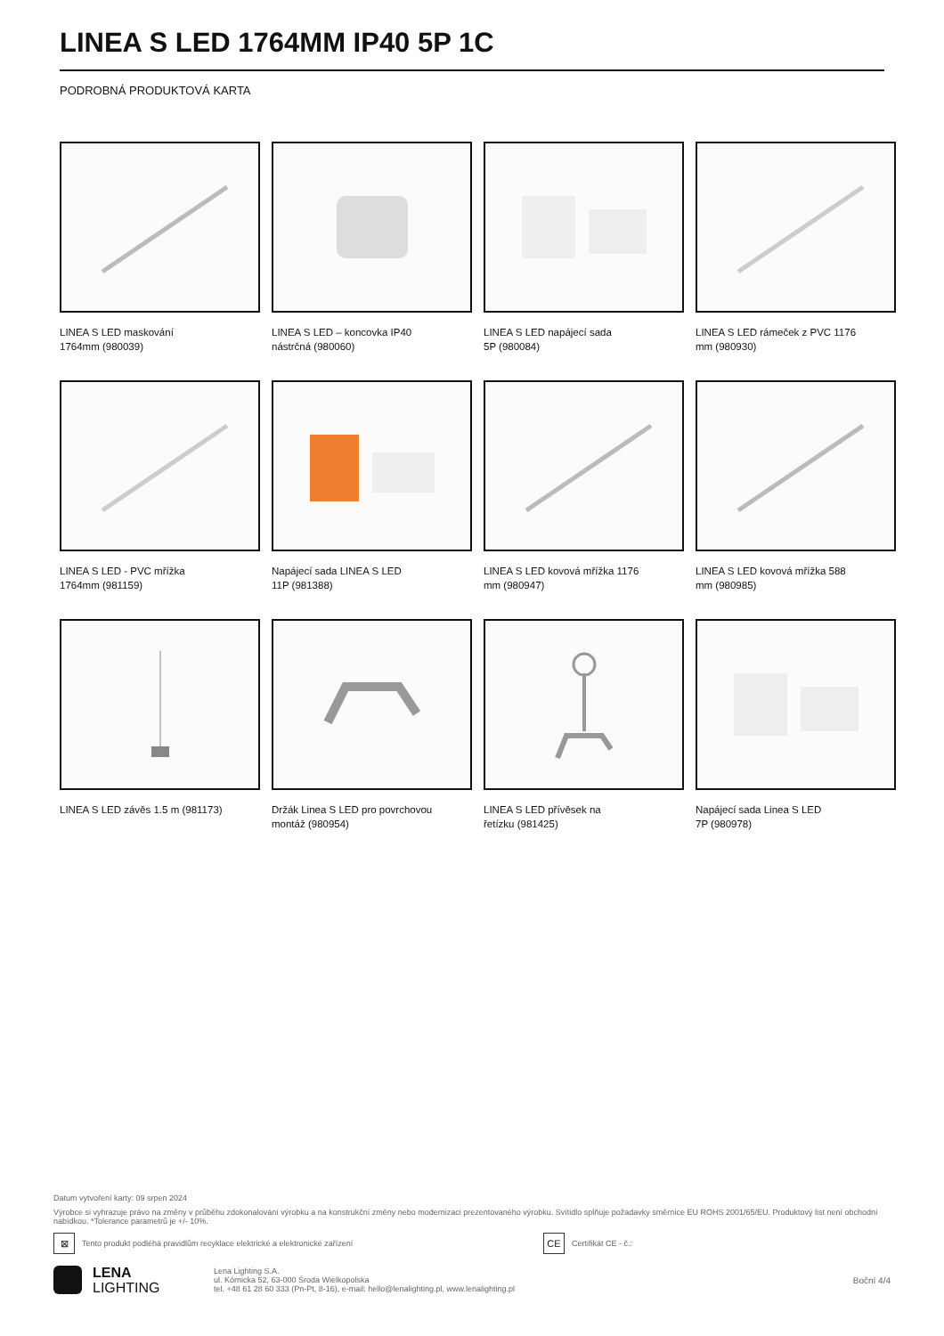LINEA S LED 1764MM IP40 5P 1C
PODROBNÁ PRODUKTOVÁ KARTA
LINEA S LED maskování
1764mm (980039)
LINEA S LED – koncovka IP40
nástrčná (980060)
LINEA S LED napájecí sada
5P (980084)
LINEA S LED rámeček z PVC 1176
mm (980930)
LINEA S LED - PVC mřížka
1764mm (981159)
Napájecí sada LINEA S LED
11P (981388)
LINEA S LED kovová mřížka 1176
mm (980947)
LINEA S LED kovová mřížka 588
mm (980985)
LINEA S LED závěs 1.5 m (981173)
Držák Linea S LED pro povrchovou
montáž (980954)
LINEA S LED přívěsek na
řetízku (981425)
Napájecí sada Linea S LED
7P (980978)
Datum vytvoření karty: 09 srpen 2024
Výrobce si vyhrazuje právo na změny v průběhu zdokonalování výrobku a na konstrukční změny nebo modernizaci prezentovaného výrobku. Svítidlo splňuje požadavky směrnice EU ROHS 2001/65/EU. Produktový list není obchodní nabídkou. *Tolerance parametrů je +/- 10%.
⊠
Tento produkt podléhá pravidlům recyklace elektrické a elektronické zařízení
CE
Certifikát CE - č.:
LENA
LIGHTING
Lena Lighting S.A.
ul. Kórnicka 52, 63-000 Środa Wielkopolska
tel. +48 61 28 60 333 (Pn-Pt, 8-16), e-mail: hello@lenalighting.pl, www.lenalighting.pl
Boční 4/4